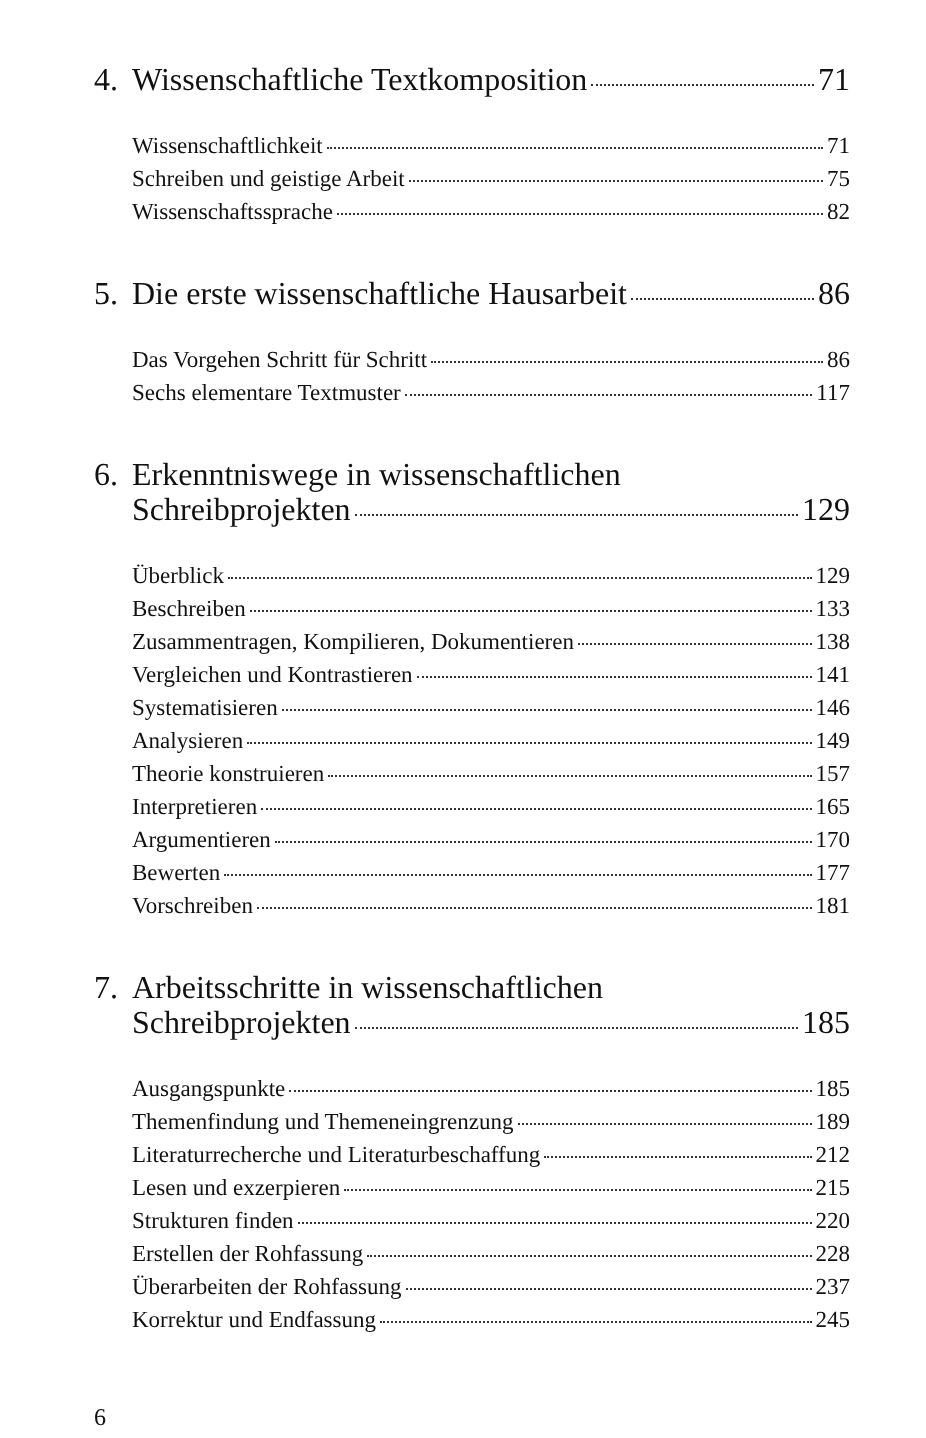4.
Wissenschaftliche Textkomposition 71
Wissenschaftlichkeit 71
Schreiben und geistige Arbeit 75
Wissenschaftssprache 82
5.
Die erste wissenschaftliche Hausarbeit 86
Das Vorgehen Schritt für Schritt 86
Sechs elementare Textmuster 117
6.
Erkenntniswege in wissenschaftlichen
Schreibprojekten 129
Überblick 129
Beschreiben 133
Zusammentragen, Kompilieren, Dokumentieren 138
Vergleichen und Kontrastieren 141
Systematisieren 146
Analysieren 149
Theorie konstruieren 157
Interpretieren 165
Argumentieren 170
Bewerten 177
Vorschreiben 181
7.
Arbeitsschritte in wissenschaftlichen
Schreibprojekten 185
Ausgangspunkte 185
Themenfindung und Themeneingrenzung 189
Literaturrecherche und Literaturbeschaffung 212
Lesen und exzerpieren 215
Strukturen finden 220
Erstellen der Rohfassung 228
Überarbeiten der Rohfassung 237
Korrektur und Endfassung 245
6